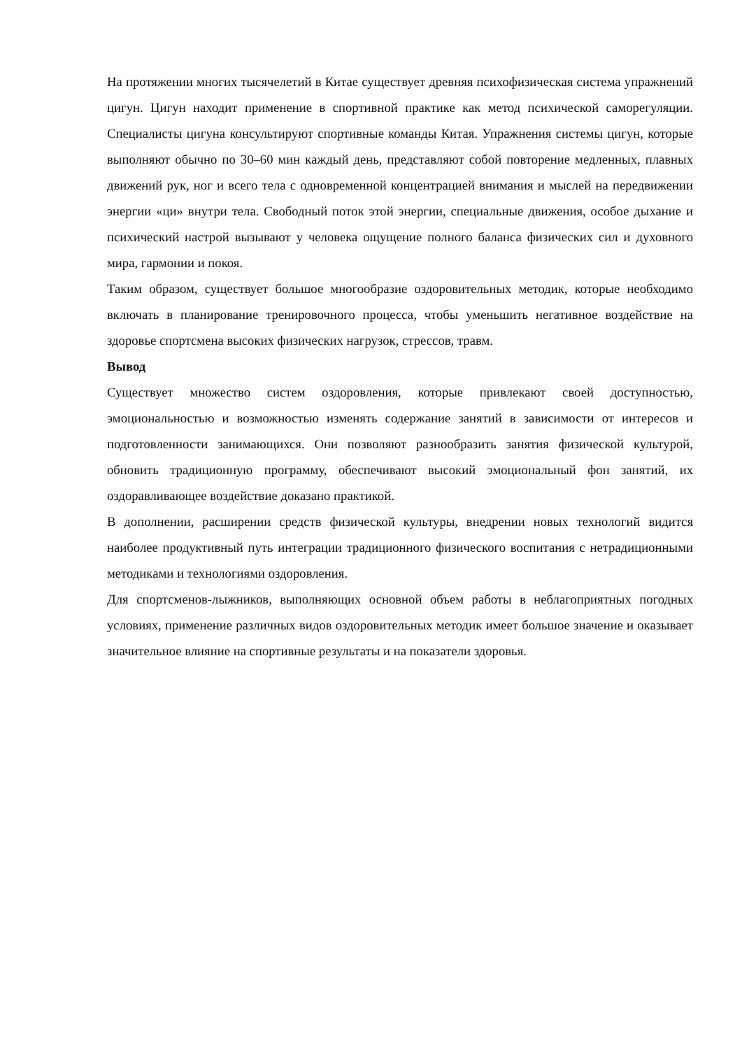На протяжении многих тысячелетий в Китае существует древняя психофизическая система упражнений цигун. Цигун находит применение в спортивной практике как метод психической саморегуляции. Специалисты цигуна консультируют спортивные команды Китая. Упражнения системы цигун, которые выполняют обычно по 30–60 мин каждый день, представляют собой повторение медленных, плавных движений рук, ног и всего тела с одновременной концентрацией внимания и мыслей на передвижении энергии «ци» внутри тела. Свободный поток этой энергии, специальные движения, особое дыхание и психический настрой вызывают у человека ощущение полного баланса физических сил и духовного мира, гармонии и покоя.
Таким образом, существует большое многообразие оздоровительных методик, которые необходимо включать в планирование тренировочного процесса, чтобы уменьшить негативное воздействие на здоровье спортсмена высоких физических нагрузок, стрессов, травм.
Вывод
Существует множество систем оздоровления, которые привлекают своей доступностью, эмоциональностью и возможностью изменять содержание занятий в зависимости от интересов и подготовленности занимающихся. Они позволяют разнообразить занятия физической культурой, обновить традиционную программу, обеспечивают высокий эмоциональный фон занятий, их оздоравливающее воздействие доказано практикой.
В дополнении, расширении средств физической культуры, внедрении новых технологий видится наиболее продуктивный путь интеграции традиционного физического воспитания с нетрадиционными методиками и технологиями оздоровления.
Для спортсменов-лыжников, выполняющих основной объем работы в неблагоприятных погодных условиях, применение различных видов оздоровительных методик имеет большое значение и оказывает значительное влияние на спортивные результаты и на показатели здоровья.